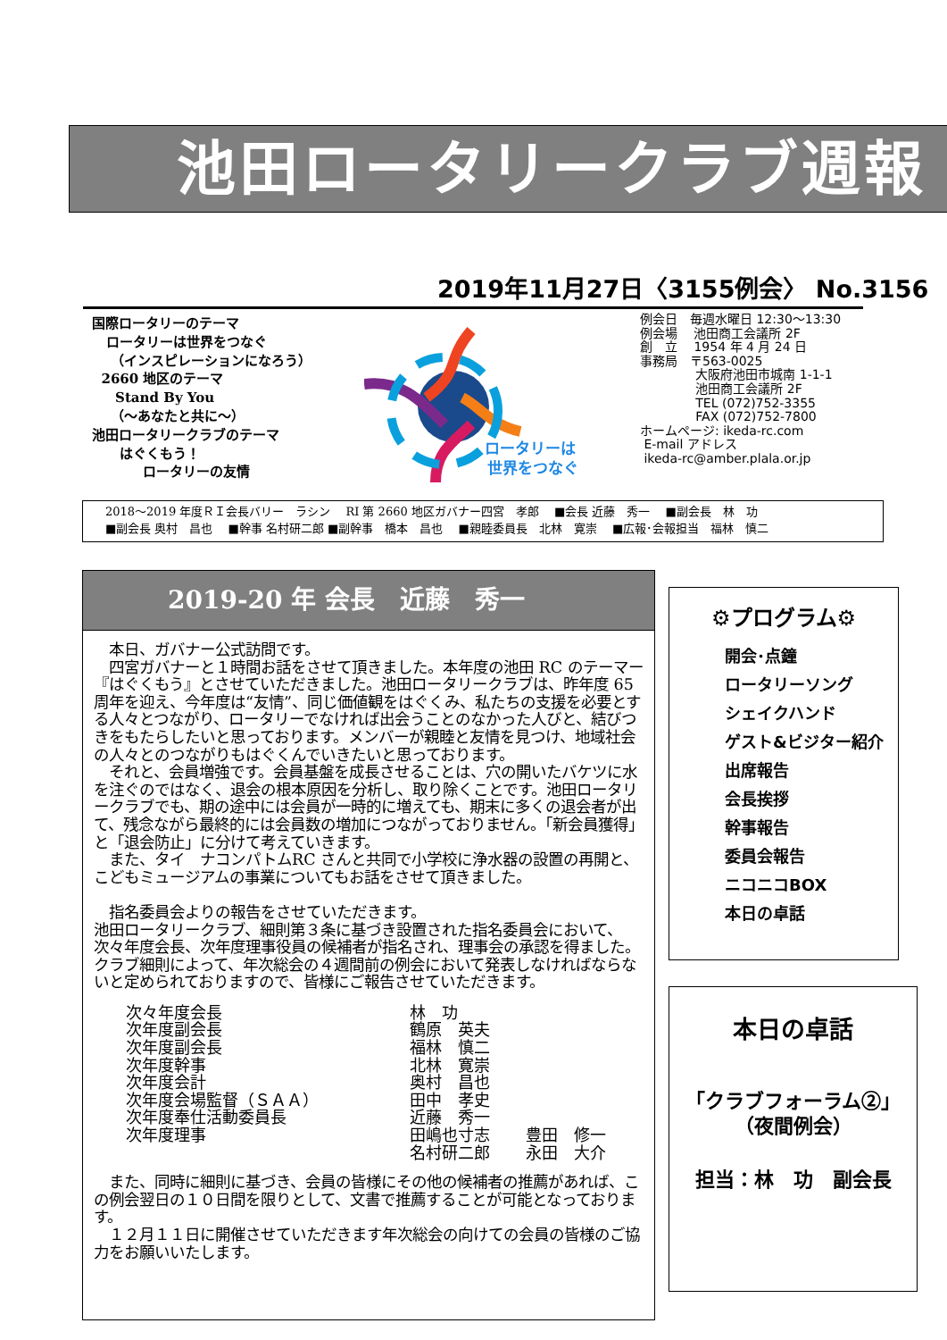池田ロータリークラブ週報
2019年11月27日〈3155例会〉 No.3156
国際ロータリーのテーマ
ロータリーは世界をつなぐ
（インスピレーションになろう）
2660 地区のテーマ
Stand By You
（～あなたと共に～）
池田ロータリークラブのテーマ
はぐくもう！
ロータリーの友情
ロータリーは
世界をつなぐ
例会日　毎週水曜日 12:30～13:30
例会場　 池田商工会議所 2F
創　立　 1954 年 4 月 24 日
事務局　〒563-0025
大阪府池田市城南 1-1-1
池田商工会議所 2F
TEL (072)752-3355
FAX (072)752-7800
ホームページ: ikeda-rc.com
E-mail アドレス
ikeda-rc@amber.plala.or.jp
2018～2019 年度ＲＩ会長バリー　ラシン　 RI 第 2660 地区ガバナー四宮　孝郎　 ■会長 近藤　秀一　 ■副会長　林　功
■副会長 奥村　昌也　 ■幹事 名村研二郎 ■副幹事　橋本　昌也　 ■親睦委員長　北林　寛崇　 ■広報･会報担当　福林　慎二
2019-20 年 会長　近藤　秀一
　本日、ガバナー公式訪問です。
　四宮ガバナーと１時間お話をさせて頂きました。本年度の池田 RC のテーマー『はぐくもう』とさせていただきました。池田ロータリークラブは、昨年度 65 周年を迎え、今年度は“友情”、同じ価値観をはぐくみ、私たちの支援を必要とする人々とつながり、ロータリーでなければ出会うことのなかった人びと、結びつきをもたらしたいと思っております。メンバーが親睦と友情を見つけ、地域社会の人々とのつながりもはぐくんでいきたいと思っております。
　それと、会員増強です。会員基盤を成長させることは、穴の開いたバケツに水を注ぐのではなく、退会の根本原因を分析し、取り除くことです。池田ロータリークラブでも、期の途中には会員が一時的に増えても、期末に多くの退会者が出て、残念ながら最終的には会員数の増加につながっておりません。「新会員獲得」と「退会防止」に分けて考えていきます。
　また、タイ　ナコンパトムRC さんと共同で小学校に浄水器の設置の再開と、こどもミュージアムの事業についてもお話をさせて頂きました。
　指名委員会よりの報告をさせていただきます。
池田ロータリークラブ、細則第３条に基づき設置された指名委員会において、次々年度会長、次年度理事役員の候補者が指名され、理事会の承認を得ました。クラブ細則によって、年次総会の４週間前の例会において発表しなければならないと定められておりますので、皆様にご報告させていただきます。
| 次々年度会長 | 林 功 | |
| 次年度副会長 | 鶴原 英夫 | |
| 次年度副会長 | 福林 慎二 | |
| 次年度幹事 | 北林 寛崇 | |
| 次年度会計 | 奥村 昌也 | |
| 次年度会場監督（ＳＡＡ） | 田中 孝史 | |
| 次年度奉仕活動委員長 | 近藤 秀一 | |
| 次年度理事 | 田嶋也寸志 | 豊田 修一 |
| | 名村研二郎 | 永田 大介 |
　また、同時に細則に基づき、会員の皆様にその他の候補者の推薦があれば、この例会翌日の１０日間を限りとして、文書で推薦することが可能となっております。
　１２月１１日に開催させていただきます年次総会の向けての会員の皆様のご協力をお願いいたします。
⚙プログラム⚙
開会･点鐘
ロータリーソング
シェイクハンド
ゲスト&ビジター紹介
出席報告
会長挨拶
幹事報告
委員会報告
ニコニコBOX
本日の卓話
本日の卓話
「クラブフォーラム②」
（夜間例会）
担当：林　功　副会長